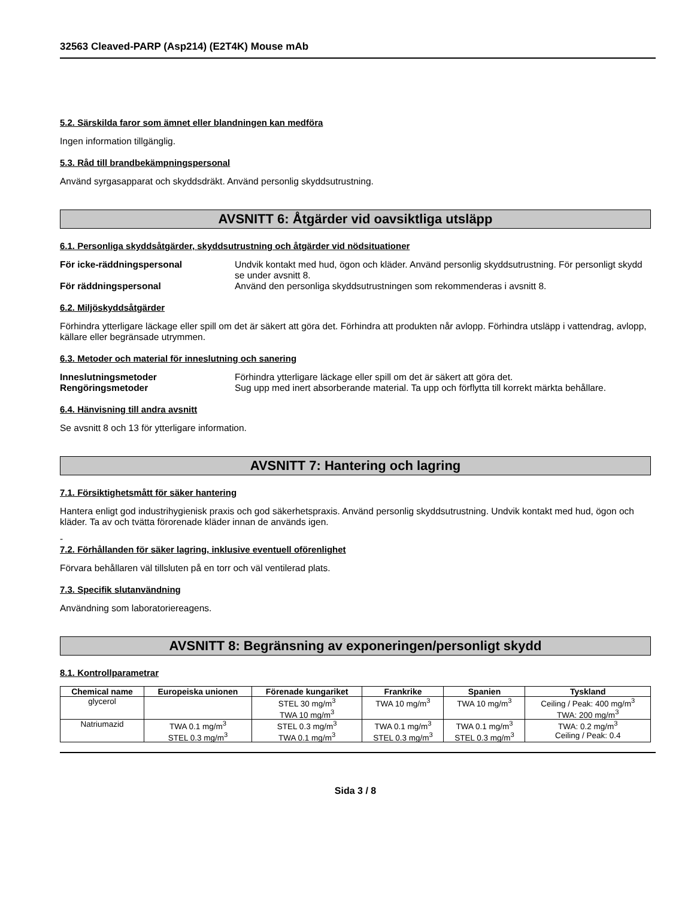32563 Cleaved-PARP (Asp214) (E2T4K) Mouse mAb
5.2. Särskilda faror som ämnet eller blandningen kan medföra
Ingen information tillgänglig.
5.3. Råd till brandbekämpningspersonal
Använd syrgasapparat och skyddsdräkt. Använd personlig skyddsutrustning.
AVSNITT 6: Åtgärder vid oavsiktliga utsläpp
6.1. Personliga skyddsåtgärder, skyddsutrustning och åtgärder vid nödsituationer
För icke-räddningspersonal Undvik kontakt med hud, ögon och kläder. Använd personlig skyddsutrustning. För personligt skydd se under avsnitt 8. För räddningspersonal Använd den personliga skyddsutrustningen som rekommenderas i avsnitt 8.
6.2. Miljöskyddsåtgärder
Förhindra ytterligare läckage eller spill om det är säkert att göra det. Förhindra att produkten når avlopp. Förhindra utsläpp i vattendrag, avlopp, källare eller begränsade utrymmen.
6.3. Metoder och material för inneslutning och sanering
Inneslutningsmetoder Förhindra ytterligare läckage eller spill om det är säkert att göra det. Rengöringsmetoder Sug upp med inert absorberande material. Ta upp och förflytta till korrekt märkta behållare.
6.4. Hänvisning till andra avsnitt
Se avsnitt 8 och 13 för ytterligare information.
AVSNITT 7: Hantering och lagring
7.1. Försiktighetsmått för säker hantering
Hantera enligt god industrihygienisk praxis och god säkerhetspraxis. Använd personlig skyddsutrustning. Undvik kontakt med hud, ögon och kläder. Ta av och tvätta förorenade kläder innan de används igen.
-
7.2. Förhållanden för säker lagring, inklusive eventuell oförenlighet
Förvara behållaren väl tillsluten på en torr och väl ventilerad plats.
7.3. Specifik slutanvändning
Användning som laboratoriereagens.
AVSNITT 8: Begränsning av exponeringen/personligt skydd
8.1. Kontrollparametrar
| Chemical name | Europeiska unionen | Förenade kungariket | Frankrike | Spanien | Tyskland |
| --- | --- | --- | --- | --- | --- |
| glycerol | | STEL 30 mg/m<sup>3</sup> TWA 10 mg/m<sup>3</sup> | TWA 10 mg/m<sup>3</sup> | TWA 10 mg/m<sup>3</sup> | Ceiling / Peak: 400 mg/m<sup>3</sup> TWA: 200 mg/m<sup>3</sup> |
| Natriumazid | TWA 0.1 mg/m<sup>3</sup> STEL 0.3 mg/m<sup>3</sup> | STEL 0.3 mg/m<sup>3</sup> TWA 0.1 mg/m<sup>3</sup> | TWA 0.1 mg/m<sup>3</sup> STEL 0.3 mg/m<sup>3</sup> | TWA 0.1 mg/m<sup>3</sup> STEL 0.3 mg/m<sup>3</sup> | TWA: 0.2 mg/m<sup>3</sup> Ceiling / Peak: 0.4 |
Sida 3 / 8